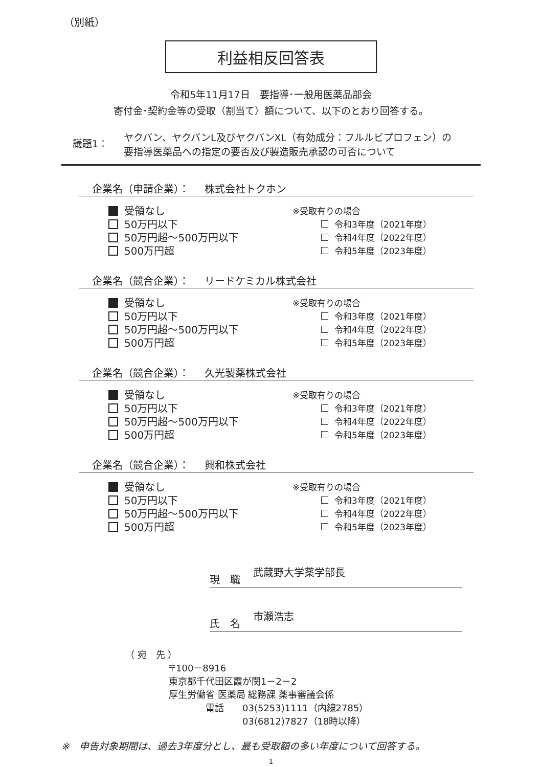（別紙）
利益相反回答表
令和5年11月17日　要指導･一般用医薬品部会
寄付金･契約金等の受取（割当て）額について、以下のとおり回答する。
議題1：
ヤクバン、ヤクバンL及びヤクバンXL（有効成分：フルルビプロフェン）の
要指導医薬品への指定の要否及び製造販売承認の可否について
企業名（申請企業）： 株式会社トクホン
受領なし
50万円以下
50万円超～500万円以下
500万円超
※受取有りの場合
令和3年度（2021年度）
令和4年度（2022年度）
令和5年度（2023年度）
企業名（競合企業）： リードケミカル株式会社
受領なし
50万円以下
50万円超～500万円以下
500万円超
※受取有りの場合
令和3年度（2021年度）
令和4年度（2022年度）
令和5年度（2023年度）
企業名（競合企業）： 久光製薬株式会社
受領なし
50万円以下
50万円超～500万円以下
500万円超
※受取有りの場合
令和3年度（2021年度）
令和4年度（2022年度）
令和5年度（2023年度）
企業名（競合企業）： 興和株式会社
受領なし
50万円以下
50万円超～500万円以下
500万円超
※受取有りの場合
令和3年度（2021年度）
令和4年度（2022年度）
令和5年度（2023年度）
現　職 武蔵野大学薬学部長
氏　名 市瀬浩志
（ 宛　先 ）
〒100－8916
東京都千代田区霞が関1－2－2
厚生労働省 医薬局 総務課 薬事審議会係
　　　　電話　　03(5253)1111（内線2785）
　　　　　　　　03(6812)7827（18時以降）
※　申告対象期間は、過去3年度分とし、最も受取額の多い年度について回答する。
1